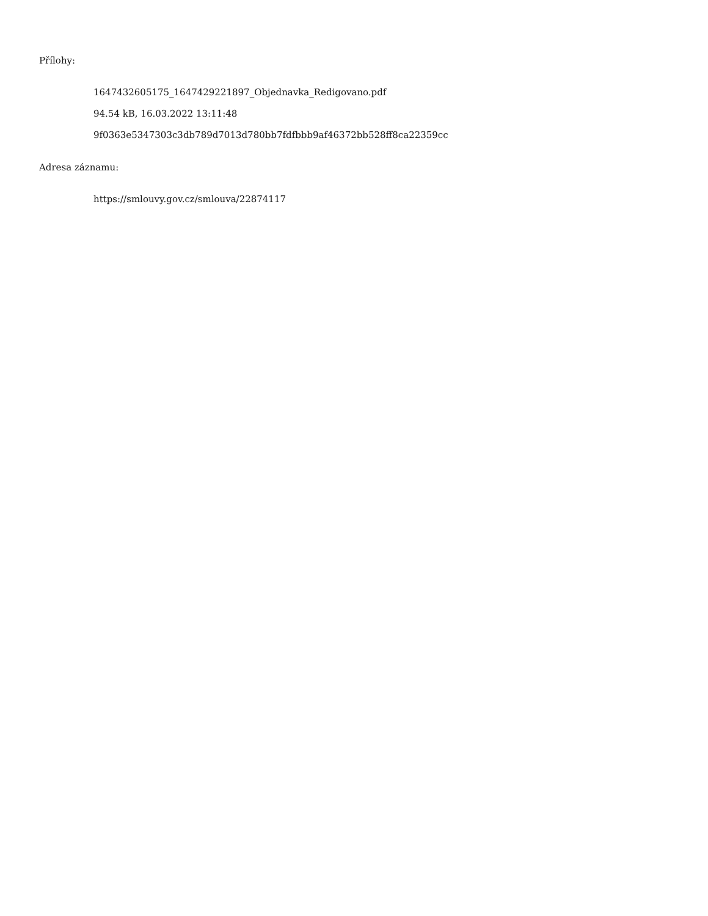Přílohy:
1647432605175_1647429221897_Objednavka_Redigovano.pdf
94.54 kB, 16.03.2022 13:11:48
9f0363e5347303c3db789d7013d780bb7fdfbbb9af46372bb528ff8ca22359cc
Adresa záznamu:
https://smlouvy.gov.cz/smlouva/22874117